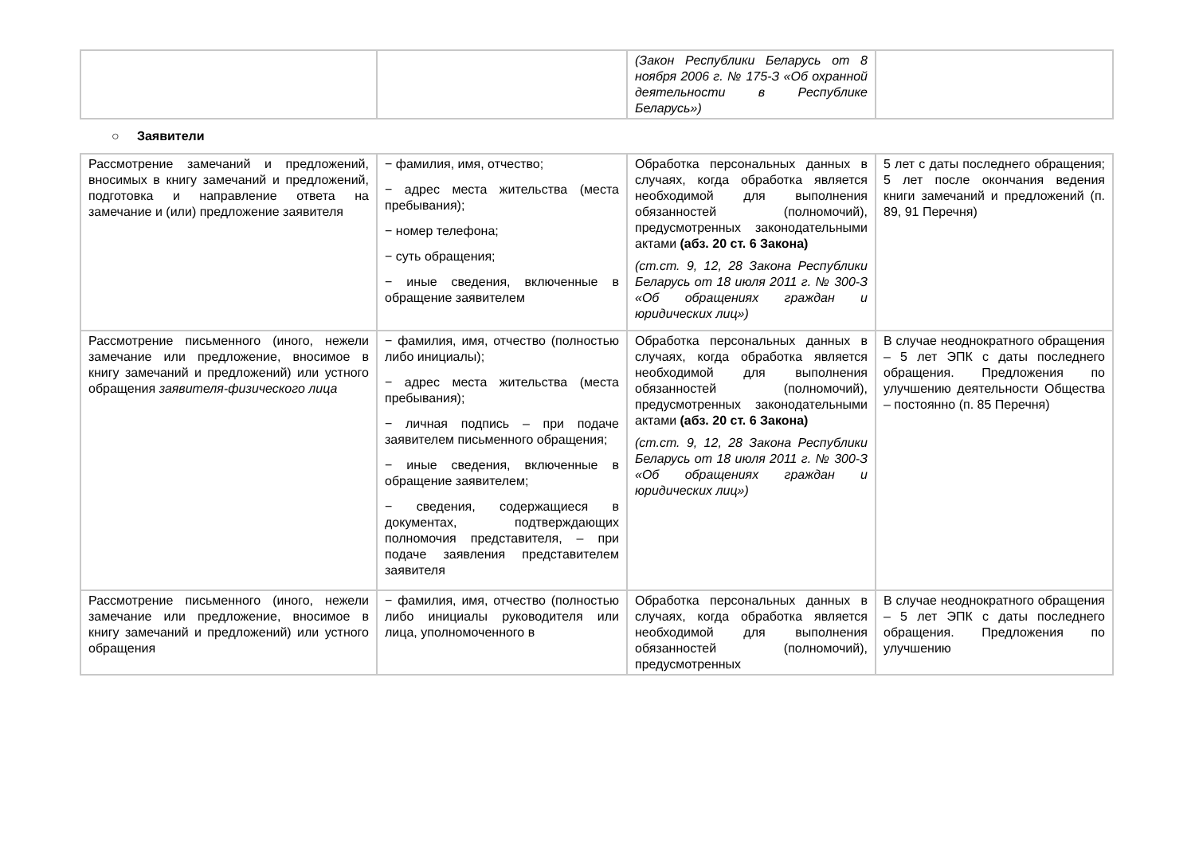| | | (Закон Республики Беларусь от 8 ноября 2006 г. № 175-З «Об охранной деятельности в Республике Беларусь») | |
○ Заявители
| Рассмотрение замечаний и предложений, вносимых в книгу замечаний и предложений, подготовка и направление ответа на замечание и (или) предложение заявителя | − фамилия, имя, отчество; − адрес места жительства (места пребывания); − номер телефона; − суть обращения; − иные сведения, включенные в обращение заявителем | Обработка персональных данных в случаях, когда обработка является необходимой для выполнения обязанностей (полномочий), предусмотренных законодательными актами (абз. 20 ст. 6 Закона) (ст.ст. 9, 12, 28 Закона Республики Беларусь от 18 июля 2011 г. № 300-З «Об обращениях граждан и юридических лиц») | 5 лет с даты последнего обращения; 5 лет после окончания ведения книги замечаний и предложений (п. 89, 91 Перечня) |
| Рассмотрение письменного (иного, нежели замечание или предложение, вносимое в книгу замечаний и предложений) или устного обращения заявителя-физического лица | − фамилия, имя, отчество (полностью либо инициалы); − адрес места жительства (места пребывания); − личная подпись – при подаче заявителем письменного обращения; − иные сведения, включенные в обращение заявителем; − сведения, содержащиеся в документах, подтверждающих полномочия представителя, – при подаче заявления представителем заявителя | Обработка персональных данных в случаях, когда обработка является необходимой для выполнения обязанностей (полномочий), предусмотренных законодательными актами (абз. 20 ст. 6 Закона) (ст.ст. 9, 12, 28 Закона Республики Беларусь от 18 июля 2011 г. № 300-З «Об обращениях граждан и юридических лиц») | В случае неоднократного обращения – 5 лет ЭПК с даты последнего обращения. Предложения по улучшению деятельности Общества – постоянно (п. 85 Перечня) |
| Рассмотрение письменного (иного, нежели замечание или предложение, вносимое в книгу замечаний и предложений) или устного обращения | − фамилия, имя, отчество (полностью либо инициалы руководителя или лица, уполномоченного в | Обработка персональных данных в случаях, когда обработка является необходимой для выполнения обязанностей (полномочий), предусмотренных | В случае неоднократного обращения – 5 лет ЭПК с даты последнего обращения. Предложения по улучшению |